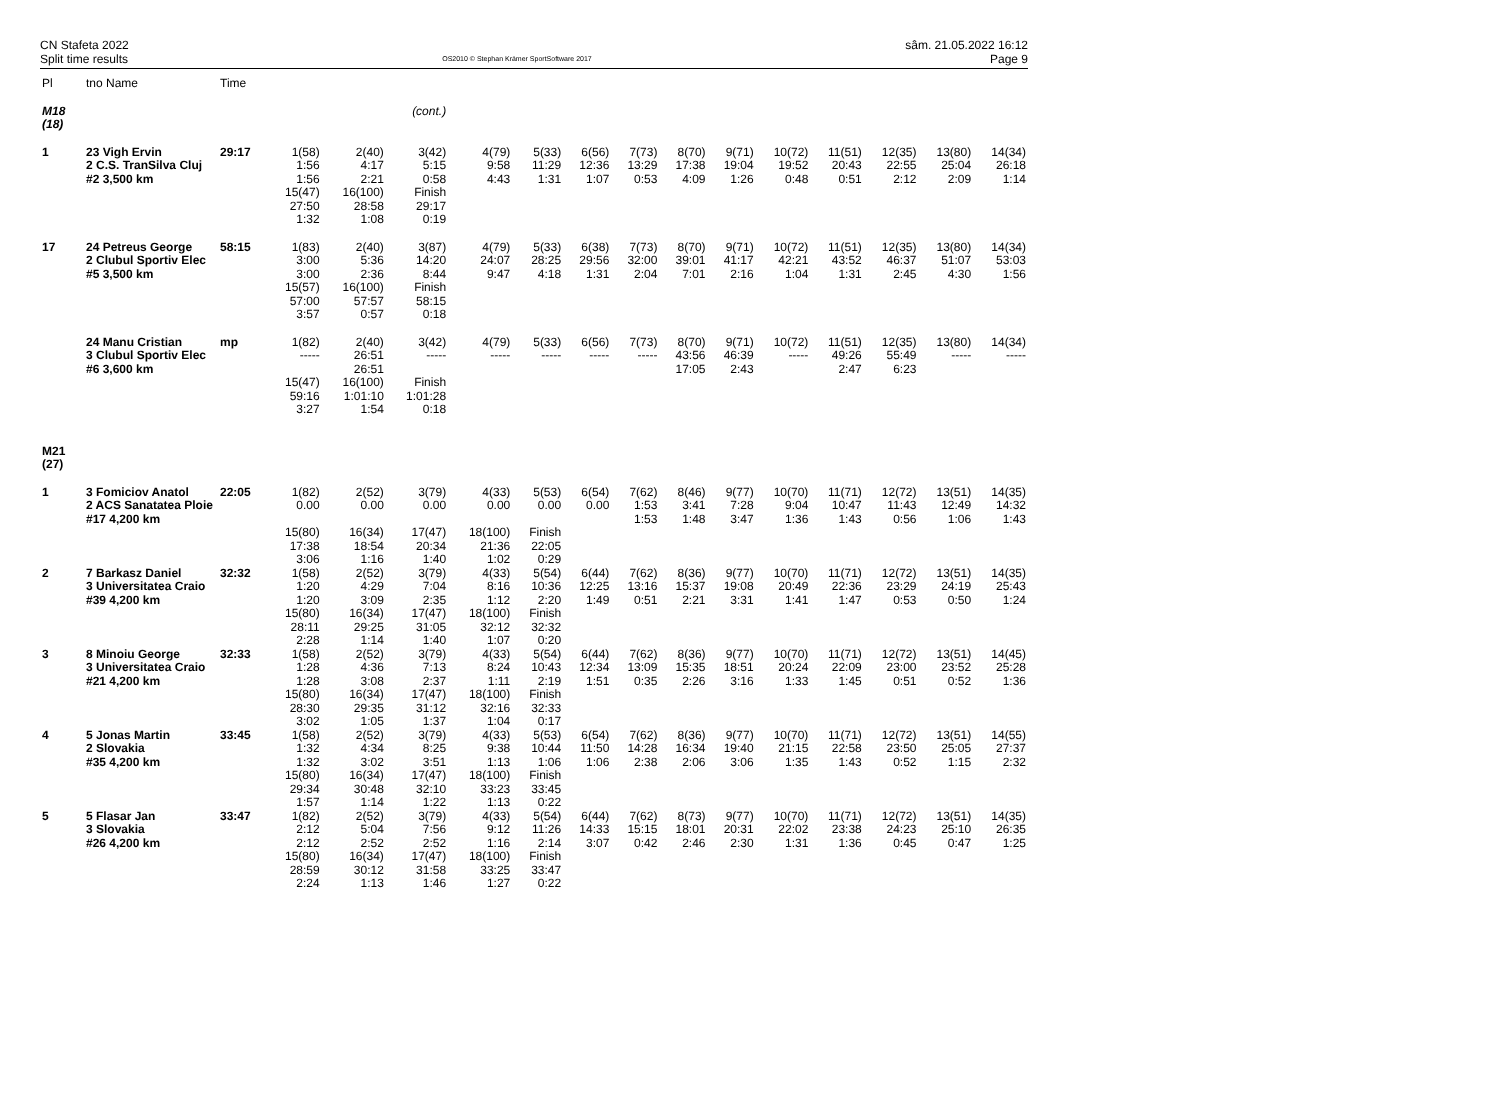CN Stafeta 2022
Split time results
OS2010 © Stephan Krämer SportSoftware 2017
sâm. 21.05.2022 16:12
Page 9
| Pl | tno Name | Time | | | | | | | | | | | | | | |
| --- | --- | --- | --- | --- | --- | --- | --- | --- | --- | --- | --- | --- | --- | --- | --- | --- |
| M18 (18) | (cont.) | | | | | | | | | | | | | | | |
| 1 | 23 Vigh Ervin 2 C.S. TranSilva Cluj #2 3,500 km | 29:17 | 1(58) 1:56 1:56 | 2(40) 4:17 2:21 | 3(42) 5:15 0:58 | 4(79) 9:58 4:43 | 5(33) 11:29 1:31 | 6(56) 12:36 1:07 | 7(73) 13:29 0:53 | 8(70) 17:38 4:09 | 9(71) 19:04 1:26 | 10(72) 19:52 0:48 | 11(51) 20:43 0:51 | 12(35) 22:55 2:12 | 13(80) 25:04 2:09 | 14(34) 26:18 1:14 |
| | | | 15(47) 27:50 1:32 | 16(100) 28:58 1:08 | Finish 29:17 0:19 | | | | | | | | | | | |
| 17 | 24 Petreus George 2 Clubul Sportiv Elec #5 3,500 km | 58:15 | 1(83) 3:00 3:00 | 2(40) 5:36 2:36 | 3(87) 14:20 8:44 | 4(79) 24:07 9:47 | 5(33) 28:25 4:18 | 6(38) 29:56 1:31 | 7(73) 32:00 2:04 | 8(70) 39:01 7:01 | 9(71) 41:17 2:16 | 10(72) 42:21 1:04 | 11(51) 43:52 1:31 | 12(35) 46:37 2:45 | 13(80) 51:07 4:30 | 14(34) 53:03 1:56 |
| | | | 15(57) 57:00 3:57 | 16(100) 57:57 0:57 | Finish 58:15 0:18 | | | | | | | | | | | |
| | 24 Manu Cristian 3 Clubul Sportiv Elec #6 3,600 km | mp | 1(82) ----- | 2(40) 26:51 26:51 | 3(42) ----- | 4(79) ----- | 5(33) ----- | 6(56) ----- | 7(73) ----- | 8(70) 43:56 17:05 | 9(71) 46:39 2:43 | 10(72) ----- | 11(51) 49:26 2:47 | 12(35) 55:49 6:23 | 13(80) ----- | 14(34) ----- |
| | | | 15(47) 59:16 3:27 | 16(100) 1:01:10 1:54 | Finish 1:01:28 0:18 | | | | | | | | | | | |
| M21 (27) | | | | | | | | | | | | | | | | |
| 1 | 3 Fomiciov Anatol 2 ACS Sanatatea Ploie #17 4,200 km | 22:05 | 1(82) 0.00 | 2(52) 0.00 | 3(79) 0.00 | 4(33) 0.00 | 5(53) 0.00 | 6(54) 0.00 | 7(62) 1:53 1:53 | 8(46) 3:41 1:48 | 9(77) 7:28 3:47 | 10(70) 9:04 1:36 | 11(71) 10:47 1:43 | 12(72) 11:43 0:56 | 13(51) 12:49 1:06 | 14(35) 14:32 1:43 |
| | | | 15(80) 17:38 3:06 | 16(34) 18:54 1:16 | 17(47) 20:34 1:40 | 18(100) 21:36 1:02 | Finish 22:05 0:29 | | | | | | | | | |
| 2 | 7 Barkasz Daniel 3 Universitatea Craio #39 4,200 km | 32:32 | 1(58) 1:20 1:20 | 2(52) 4:29 3:09 | 3(79) 7:04 2:35 | 4(33) 8:16 1:12 | 5(54) 10:36 2:20 | 6(44) 12:25 1:49 | 7(62) 13:16 0:51 | 8(36) 15:37 2:21 | 9(77) 19:08 3:31 | 10(70) 20:49 1:41 | 11(71) 22:36 1:47 | 12(72) 23:29 0:53 | 13(51) 24:19 0:50 | 14(35) 25:43 1:24 |
| | | | 15(80) 28:11 2:28 | 16(34) 29:25 1:14 | 17(47) 31:05 1:40 | 18(100) 32:12 1:07 | Finish 32:32 0:20 | | | | | | | | | |
| 3 | 8 Minoiu George 3 Universitatea Craio #21 4,200 km | 32:33 | 1(58) 1:28 1:28 | 2(52) 4:36 3:08 | 3(79) 7:13 2:37 | 4(33) 8:24 1:11 | 5(54) 10:43 2:19 | 6(44) 12:34 1:51 | 7(62) 13:09 0:35 | 8(36) 15:35 2:26 | 9(77) 18:51 3:16 | 10(70) 20:24 1:33 | 11(71) 22:09 1:45 | 12(72) 23:00 0:51 | 13(51) 23:52 0:52 | 14(45) 25:28 1:36 |
| | | | 15(80) 28:30 3:02 | 16(34) 29:35 1:05 | 17(47) 31:12 1:37 | 18(100) 32:16 1:04 | Finish 32:33 0:17 | | | | | | | | | |
| 4 | 5 Jonas Martin 2 Slovakia #35 4,200 km | 33:45 | 1(58) 1:32 1:32 | 2(52) 4:34 3:02 | 3(79) 8:25 3:51 | 4(33) 9:38 1:13 | 5(53) 10:44 1:06 | 6(54) 11:50 1:06 | 7(62) 14:28 2:38 | 8(36) 16:34 2:06 | 9(77) 19:40 3:06 | 10(70) 21:15 1:35 | 11(71) 22:58 1:43 | 12(72) 23:50 0:52 | 13(51) 25:05 1:15 | 14(55) 27:37 2:32 |
| | | | 15(80) 29:34 1:57 | 16(34) 30:48 1:14 | 17(47) 32:10 1:22 | 18(100) 33:23 1:13 | Finish 33:45 0:22 | | | | | | | | | |
| 5 | 5 Flasar Jan 3 Slovakia #26 4,200 km | 33:47 | 1(82) 2:12 2:12 | 2(52) 5:04 2:52 | 3(79) 7:56 2:52 | 4(33) 9:12 1:16 | 5(54) 11:26 2:14 | 6(44) 14:33 3:07 | 7(62) 15:15 0:42 | 8(73) 18:01 2:46 | 9(77) 20:31 2:30 | 10(70) 22:02 1:31 | 11(71) 23:38 1:36 | 12(72) 24:23 0:45 | 13(51) 25:10 0:47 | 14(35) 26:35 1:25 |
| | | | 15(80) 28:59 2:24 | 16(34) 30:12 1:13 | 17(47) 31:58 1:46 | 18(100) 33:25 1:27 | Finish 33:47 0:22 | | | | | | | | | |